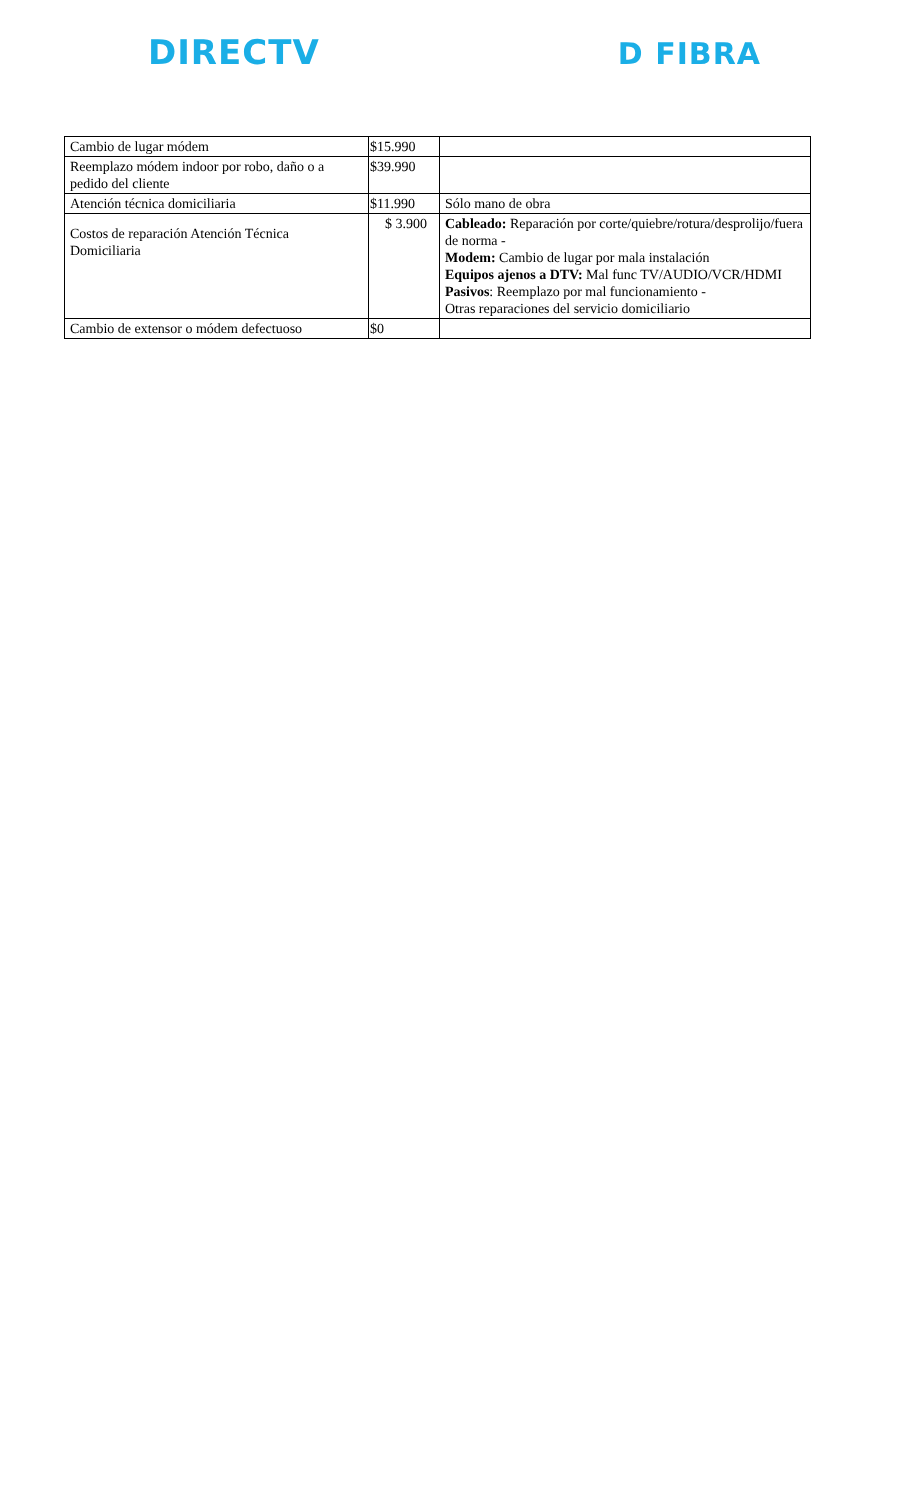DIRECTV
D FIBRA
| Cambio de lugar módem | $15.990 | |
| Reemplazo módem indoor por robo, daño o a pedido del cliente | $39.990 | |
| Atención técnica domiciliaria | $11.990 | Sólo mano de obra |
| Costos de reparación Atención Técnica Domiciliaria | $ 3.900 | Cableado: Reparación por corte/quiebre/rotura/desprolijo/fuera de norma - Modem: Cambio de lugar por mala instalación Equipos ajenos a DTV: Mal func TV/AUDIO/VCR/HDMI Pasivos : Reemplazo por mal funcionamiento - Otras reparaciones del servicio domiciliario |
| Cambio de extensor o módem defectuoso | $0 | |